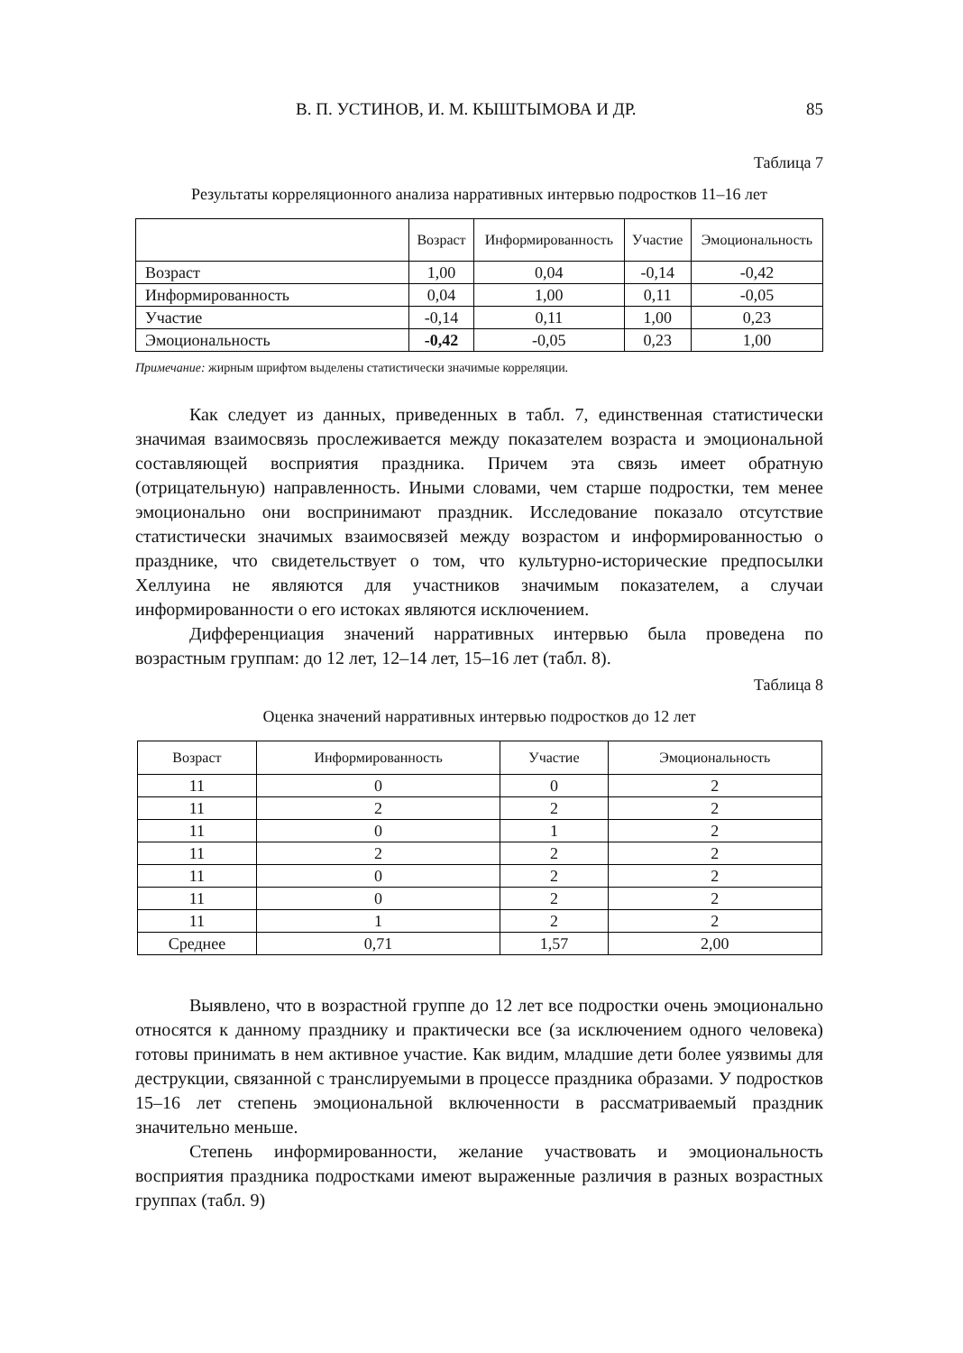В. П. УСТИНОВ, И. М. КЫШТЫМОВА И ДР. 85
Таблица 7
Результаты корреляционного анализа нарративных интервью подростков 11–16 лет
| | Возраст | Информированность | Участие | Эмоциональность |
| --- | --- | --- | --- | --- |
| Возраст | 1,00 | 0,04 | -0,14 | -0,42 |
| Информированность | 0,04 | 1,00 | 0,11 | -0,05 |
| Участие | -0,14 | 0,11 | 1,00 | 0,23 |
| Эмоциональность | -0,42 | -0,05 | 0,23 | 1,00 |
Примечание: жирным шрифтом выделены статистически значимые корреляции.
Как следует из данных, приведенных в табл. 7, единственная статистически значимая взаимосвязь прослеживается между показателем возраста и эмоциональной составляющей восприятия праздника. Причем эта связь имеет обратную (отрицательную) направленность. Иными словами, чем старше подростки, тем менее эмоционально они воспринимают праздник. Исследование показало отсутствие статистически значимых взаимосвязей между возрастом и информированностью о празднике, что свидетельствует о том, что культурно-исторические предпосылки Хеллуина не являются для участников значимым показателем, а случаи информированности о его истоках являются исключением.
Дифференциация значений нарративных интервью была проведена по возрастным группам: до 12 лет, 12–14 лет, 15–16 лет (табл. 8).
Таблица 8
Оценка значений нарративных интервью подростков до 12 лет
| Возраст | Информированность | Участие | Эмоциональность |
| --- | --- | --- | --- |
| 11 | 0 | 0 | 2 |
| 11 | 2 | 2 | 2 |
| 11 | 0 | 1 | 2 |
| 11 | 2 | 2 | 2 |
| 11 | 0 | 2 | 2 |
| 11 | 0 | 2 | 2 |
| 11 | 1 | 2 | 2 |
| Среднее | 0,71 | 1,57 | 2,00 |
Выявлено, что в возрастной группе до 12 лет все подростки очень эмоционально относятся к данному празднику и практически все (за исключением одного человека) готовы принимать в нем активное участие. Как видим, младшие дети более уязвимы для деструкции, связанной с транслируемыми в процессе праздника образами. У подростков 15–16 лет степень эмоциональной включенности в рассматриваемый праздник значительно меньше.
Степень информированности, желание участвовать и эмоциональность восприятия праздника подростками имеют выраженные различия в разных возрастных группах (табл. 9)